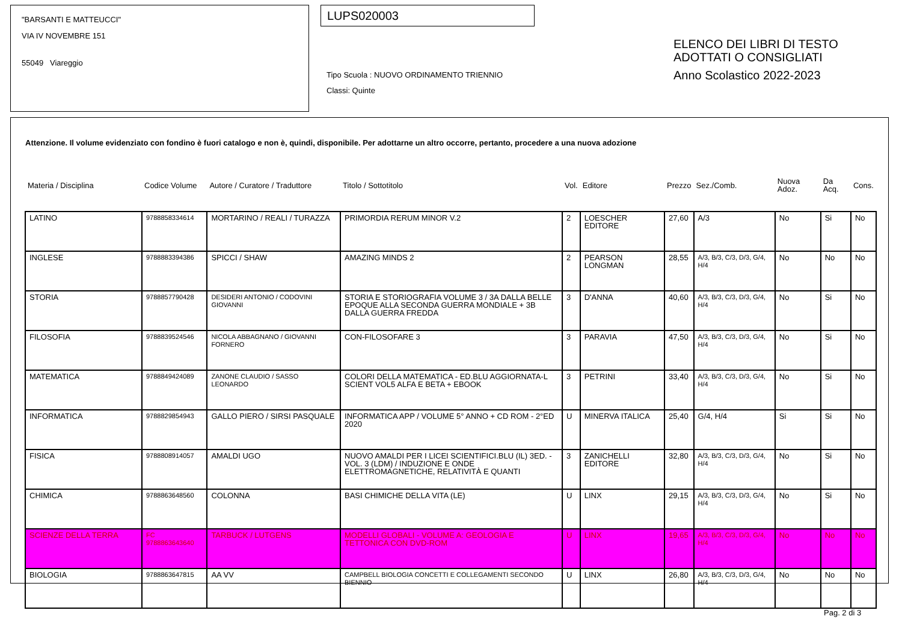"BARSANTI E MATTEUCCI"
VIA IV NOVEMBRE 151
55049 Viareggio
LUPS020003
Tipo Scuola : NUOVO ORDINAMENTO TRIENNIO
Classi: Quinte
ELENCO DEI LIBRI DI TESTO
ADOTTATI O CONSIGLIATI
Anno Scolastico 2022-2023
Attenzione. Il volume evidenziato con fondino è fuori catalogo e non è, quindi, disponibile. Per adottarne un altro occorre, pertanto, procedere a una nuova adozione
| Materia / Disciplina | Codice Volume | Autore / Curatore / Traduttore | Titolo / Sottotitolo | Vol. | Editore | Prezzo | Sez./Comb. | Nuova Adoz. | Da Acq. | Cons. |
| LATINO | 9788858334614 | MORTARINO / REALI / TURAZZA | PRIMORDIA RERUM MINOR V.2 | 2 | LOESCHER EDITORE | 27,60 | A/3 | No | Si | No |
| INGLESE | 9788883394386 | SPICCI / SHAW | AMAZING MINDS 2 | 2 | PEARSON LONGMAN | 28,55 | A/3, B/3, C/3, D/3, G/4, H/4 | No | No | No |
| STORIA | 9788857790428 | DESIDERI ANTONIO / CODOVINI GIOVANNI | STORIA E STORIOGRAFIA VOLUME 3 / 3A DALLA BELLE EPOQUE ALLA SECONDA GUERRA MONDIALE + 3B DALLA GUERRA FREDDA | 3 | D'ANNA | 40,60 | A/3, B/3, C/3, D/3, G/4, H/4 | No | Si | No |
| FILOSOFIA | 9788839524546 | NICOLA ABBAGNANO / GIOVANNI FORNERO | CON-FILOSOFARE 3 | 3 | PARAVIA | 47,50 | A/3, B/3, C/3, D/3, G/4, H/4 | No | Si | No |
| MATEMATICA | 9788849424089 | ZANONE CLAUDIO / SASSO LEONARDO | COLORI DELLA MATEMATICA - ED.BLU AGGIORNATA-L SCIENT VOL5 ALFA E BETA + EBOOK | 3 | PETRINI | 33,40 | A/3, B/3, C/3, D/3, G/4, H/4 | No | Si | No |
| INFORMATICA | 9788829854943 | GALLO PIERO / SIRSI PASQUALE | INFORMATICA APP / VOLUME 5° ANNO + CD ROM - 2°ED 2020 | U | MINERVA ITALICA | 25,40 | G/4, H/4 | Si | Si | No |
| FISICA | 9788808914057 | AMALDI UGO | NUOVO AMALDI PER I LICEI SCIENTIFICI.BLU (IL) 3ED. - VOL. 3 (LDM) / INDUZIONE E ONDE ELETTROMAGNETICHE, RELATIVITÀ E QUANTI | 3 | ZANICHELLI EDITORE | 32,80 | A/3, B/3, C/3, D/3, G/4, H/4 | No | Si | No |
| CHIMICA | 9788863648560 | COLONNA | BASI CHIMICHE DELLA VITA (LE) | U | LINX | 29,15 | A/3, B/3, C/3, D/3, G/4, H/4 | No | Si | No |
| SCIENZE DELLA TERRA | FC 9788863643640 | TARBUCK / LUTGENS | MODELLI GLOBALI - VOLUME A: GEOLOGIA E TETTONICA CON DVD-ROM | U | LINX | 19,65 | A/3, B/3, C/3, D/3, G/4, H/4 | No | No | No |
| BIOLOGIA | 9788863647815 | AA VV | CAMPBELL BIOLOGIA CONCETTI E COLLEGAMENTI SECONDO BIENNIO | U | LINX | 26,80 | A/3, B/3, C/3, D/3, G/4, H/4 | No | No | No |
Pag. 2 di 3